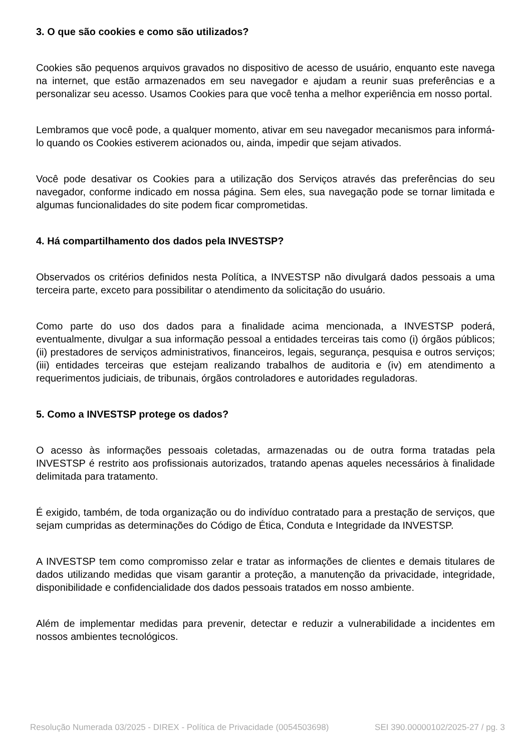3. O que são cookies e como são utilizados?
Cookies são pequenos arquivos gravados no dispositivo de acesso de usuário, enquanto este navega na internet, que estão armazenados em seu navegador e ajudam a reunir suas preferências e a personalizar seu acesso. Usamos Cookies para que você tenha a melhor experiência em nosso portal.
Lembramos que você pode, a qualquer momento, ativar em seu navegador mecanismos para informá-lo quando os Cookies estiverem acionados ou, ainda, impedir que sejam ativados.
Você pode desativar os Cookies para a utilização dos Serviços através das preferências do seu navegador, conforme indicado em nossa página. Sem eles, sua navegação pode se tornar limitada e algumas funcionalidades do site podem ficar comprometidas.
4. Há compartilhamento dos dados pela INVESTSP?
Observados os critérios definidos nesta Política, a INVESTSP não divulgará dados pessoais a uma terceira parte, exceto para possibilitar o atendimento da solicitação do usuário.
Como parte do uso dos dados para a finalidade acima mencionada, a INVESTSP poderá, eventualmente, divulgar a sua informação pessoal a entidades terceiras tais como (i) órgãos públicos; (ii) prestadores de serviços administrativos, financeiros, legais, segurança, pesquisa e outros serviços; (iii) entidades terceiras que estejam realizando trabalhos de auditoria e (iv) em atendimento a requerimentos judiciais, de tribunais, órgãos controladores e autoridades reguladoras.
5. Como a INVESTSP protege os dados?
O acesso às informações pessoais coletadas, armazenadas ou de outra forma tratadas pela INVESTSP é restrito aos profissionais autorizados, tratando apenas aqueles necessários à finalidade delimitada para tratamento.
É exigido, também, de toda organização ou do indivíduo contratado para a prestação de serviços, que sejam cumpridas as determinações do Código de Ética, Conduta e Integridade da INVESTSP.
A INVESTSP tem como compromisso zelar e tratar as informações de clientes e demais titulares de dados utilizando medidas que visam garantir a proteção, a manutenção da privacidade, integridade, disponibilidade e confidencialidade dos dados pessoais tratados em nosso ambiente.
Além de implementar medidas para prevenir, detectar e reduzir a vulnerabilidade a incidentes em nossos ambientes tecnológicos.
Resolução Numerada 03/2025 - DIREX - Política de Privacidade (0054503698) SEI 390.00000102/2025-27 / pg. 3